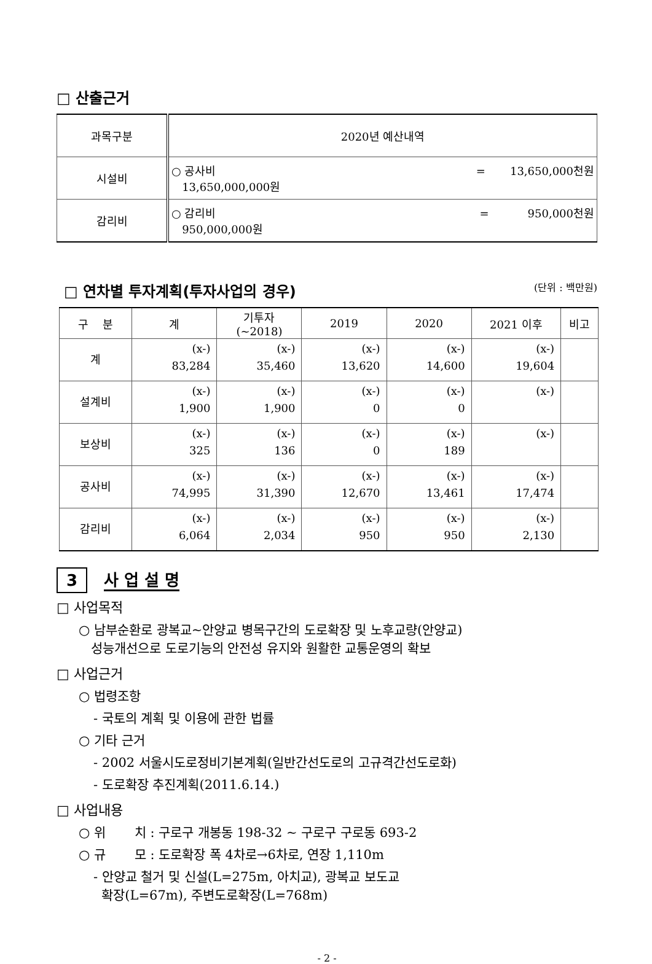□ 산출근거
| 과목구분 | 2020년 예산내역 |
| 시설비 | ○ 공사비 = 13,650,000천원 13,650,000,000원 |
| 감리비 | ○ 감리비 = 950,000천원 950,000,000원 |
□ 연차별 투자계획(투자사업의 경우) (단위 : 백만원)
| 구 분 | 계 | 기투자 (~2018) | 2019 | 2020 | 2021 이후 | 비고 |
| --- | --- | --- | --- | --- | --- | --- |
| 계 | (x-) 83,284 | (x-) 35,460 | (x-) 13,620 | (x-) 14,600 | (x-) 19,604 | |
| 설계비 | (x-) 1,900 | (x-) 1,900 | (x-) 0 | (x-) 0 | (x-) | |
| 보상비 | (x-) 325 | (x-) 136 | (x-) 0 | (x-) 189 | (x-) | |
| 공사비 | (x-) 74,995 | (x-) 31,390 | (x-) 12,670 | (x-) 13,461 | (x-) 17,474 | |
| 감리비 | (x-) 6,064 | (x-) 2,034 | (x-) 950 | (x-) 950 | (x-) 2,130 | |
3 사 업 설 명
□ 사업목적
○ 남부순환로 광복교~안양교 병목구간의 도로확장 및 노후교량(안양교)
성능개선으로 도로기능의 안전성 유지와 원활한 교통운영의 확보
□ 사업근거
○ 법령조항
- 국토의 계획 및 이용에 관한 법률
○ 기타 근거
- 2002 서울시도로정비기본계획(일반간선도로의 고규격간선도로화)
- 도로확장 추진계획(2011.6.14.)
□ 사업내용
○ 위 치 : 구로구 개봉동 198-32 ~ 구로구 구로동 693-2
○ 규 모 : 도로확장 폭 4차로→6차로, 연장 1,110m
- 안양교 철거 및 신설(L=275m, 아치교), 광복교 보도교
확장(L=67m), 주변도로확장(L=768m)
- 2 -